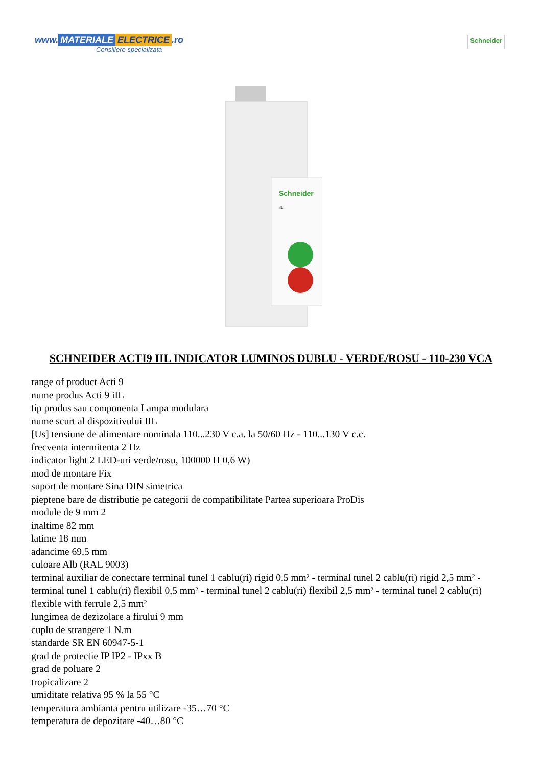www. MATERIALE ELECTRICE.ro
Consiliere specializata
Schneider
Schneider
iIL
SCHNEIDER ACTI9 IIL INDICATOR LUMINOS DUBLU - VERDE/ROSU - 110-230 VCA
range of product Acti 9
nume produs Acti 9 iIL
tip produs sau componenta Lampa modulara
nume scurt al dispozitivului IIL
[Us] tensiune de alimentare nominala 110...230 V c.a. la 50/60 Hz - 110...130 V c.c.
frecventa intermitenta 2 Hz
indicator light 2 LED-uri verde/rosu, 100000 H 0,6 W)
mod de montare Fix
suport de montare Sina DIN simetrica
pieptene bare de distributie pe categorii de compatibilitate Partea superioara ProDis
module de 9 mm 2
inaltime 82 mm
latime 18 mm
adancime 69,5 mm
culoare Alb (RAL 9003)
terminal auxiliar de conectare terminal tunel 1 cablu(ri) rigid 0,5 mm² - terminal tunel 2 cablu(ri) rigid 2,5 mm² - terminal tunel 1 cablu(ri) flexibil 0,5 mm² - terminal tunel 2 cablu(ri) flexibil 2,5 mm² - terminal tunel 2 cablu(ri) flexible with ferrule 2,5 mm²
lungimea de dezizolare a firului 9 mm
cuplu de strangere 1 N.m
standarde SR EN 60947-5-1
grad de protectie IP IP2 - IPxx B
grad de poluare 2
tropicalizare 2
umiditate relativa 95 % la 55 °C
temperatura ambianta pentru utilizare -35…70 °C
temperatura de depozitare -40…80 °C